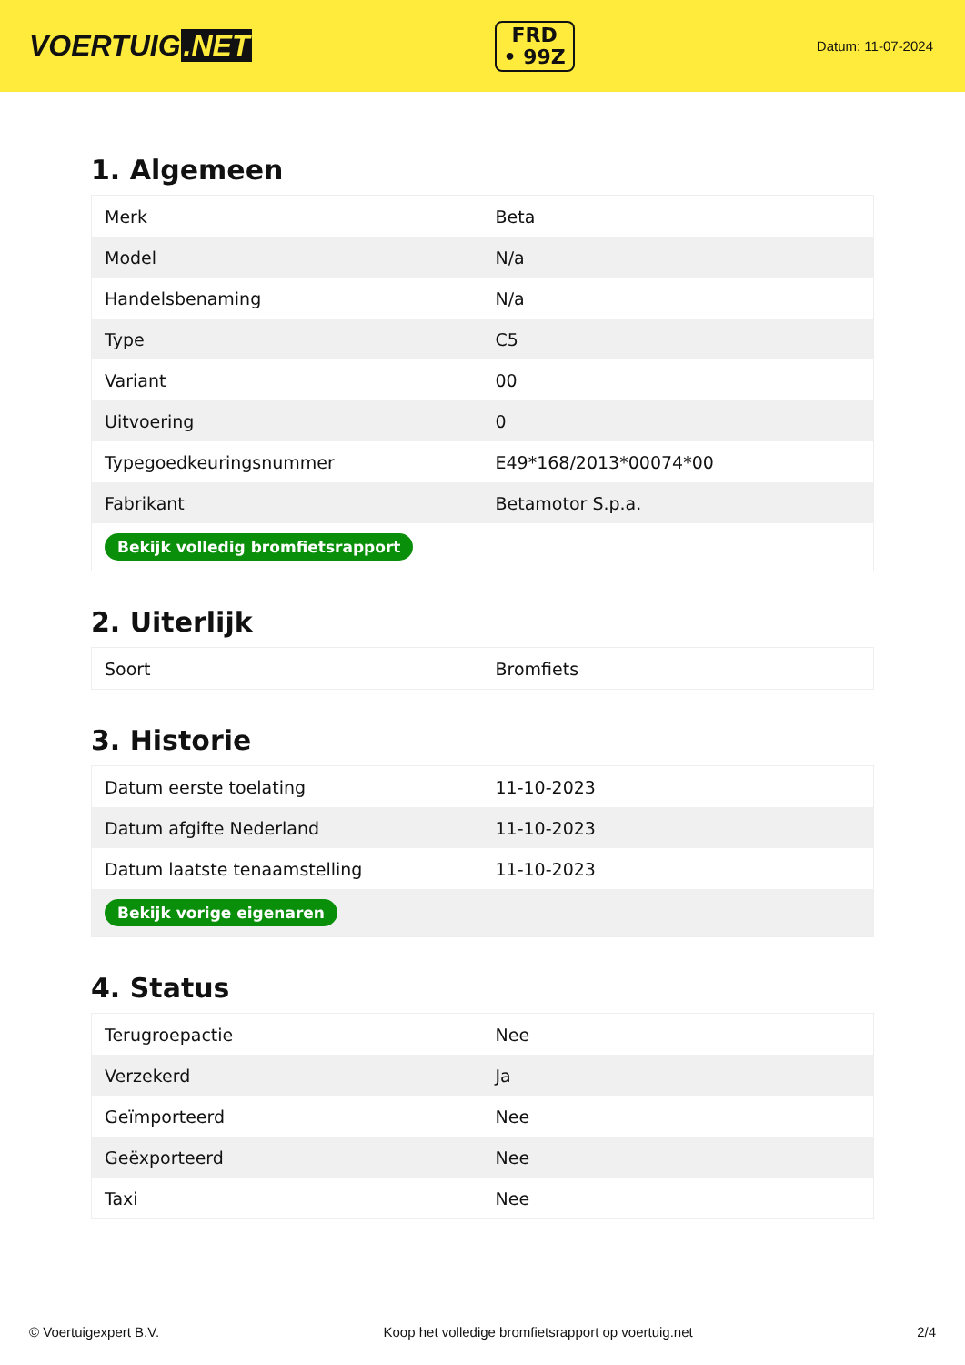VOERTUIG.NET
FRD
• 99Z
Datum: 11-07-2024
1. Algemeen
| Merk | Beta |
| Model | N/a |
| Handelsbenaming | N/a |
| Type | C5 |
| Variant | 00 |
| Uitvoering | 0 |
| Typegoedkeuringsnummer | E49*168/2013*00074*00 |
| Fabrikant | Betamotor S.p.a. |
| Bekijk volledig bromfietsrapport | |
2. Uiterlijk
| Soort | Bromfiets |
3. Historie
| Datum eerste toelating | 11-10-2023 |
| Datum afgifte Nederland | 11-10-2023 |
| Datum laatste tenaamstelling | 11-10-2023 |
| Bekijk vorige eigenaren | |
4. Status
| Terugroepactie | Nee |
| Verzekerd | Ja |
| Geïmporteerd | Nee |
| Geëxporteerd | Nee |
| Taxi | Nee |
© Voertuigexpert B.V. Koop het volledige bromfietsrapport op voertuig.net 2/4